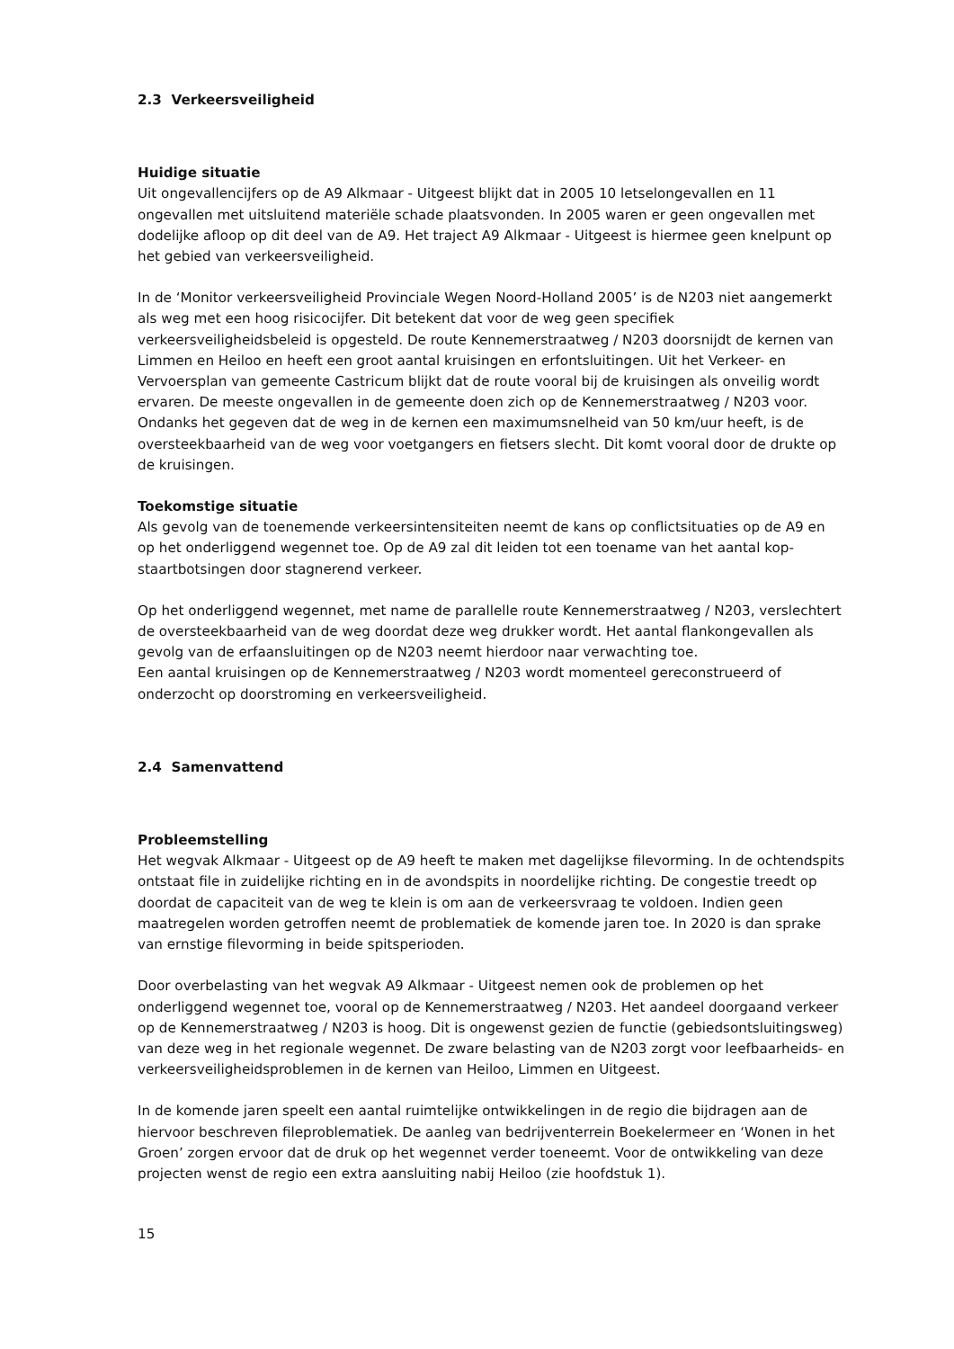2.3 Verkeersveiligheid
Huidige situatie
Uit ongevallencijfers op de A9 Alkmaar - Uitgeest blijkt dat in 2005 10 letselongevallen en 11 ongevallen met uitsluitend materiële schade plaatsvonden. In 2005 waren er geen ongevallen met dodelijke afloop op dit deel van de A9. Het traject A9 Alkmaar - Uitgeest is hiermee geen knelpunt op het gebied van verkeersveiligheid.
In de ‘Monitor verkeersveiligheid Provinciale Wegen Noord-Holland 2005’ is de N203 niet aangemerkt als weg met een hoog risicocijfer. Dit betekent dat voor de weg geen specifiek verkeersveiligheidsbeleid is opgesteld. De route Kennemerstraatweg / N203 doorsnijdt de kernen van Limmen en Heiloo en heeft een groot aantal kruisingen en erfontsluitingen. Uit het Verkeer- en Vervoersplan van gemeente Castricum blijkt dat de route vooral bij de kruisingen als onveilig wordt ervaren. De meeste ongevallen in de gemeente doen zich op de Kennemerstraatweg / N203 voor. Ondanks het gegeven dat de weg in de kernen een maximumsnelheid van 50 km/uur heeft, is de oversteekbaarheid van de weg voor voetgangers en fietsers slecht. Dit komt vooral door de drukte op de kruisingen.
Toekomstige situatie
Als gevolg van de toenemende verkeersintensiteiten neemt de kans op conflictsituaties op de A9 en op het onderliggend wegennet toe. Op de A9 zal dit leiden tot een toename van het aantal kop-staartbotsingen door stagnerend verkeer.
Op het onderliggend wegennet, met name de parallelle route Kennemerstraatweg / N203, verslechtert de oversteekbaarheid van de weg doordat deze weg drukker wordt. Het aantal flankongevallen als gevolg van de erfaansluitingen op de N203 neemt hierdoor naar verwachting toe.
Een aantal kruisingen op de Kennemerstraatweg / N203 wordt momenteel gereconstrueerd of onderzocht op doorstroming en verkeersveiligheid.
2.4 Samenvattend
Probleemstelling
Het wegvak Alkmaar - Uitgeest op de A9 heeft te maken met dagelijkse filevorming. In de ochtendspits ontstaat file in zuidelijke richting en in de avondspits in noordelijke richting. De congestie treedt op doordat de capaciteit van de weg te klein is om aan de verkeersvraag te voldoen. Indien geen maatregelen worden getroffen neemt de problematiek de komende jaren toe. In 2020 is dan sprake van ernstige filevorming in beide spitsperioden.
Door overbelasting van het wegvak A9 Alkmaar - Uitgeest nemen ook de problemen op het onderliggend wegennet toe, vooral op de Kennemerstraatweg / N203. Het aandeel doorgaand verkeer op de Kennemerstraatweg / N203 is hoog. Dit is ongewenst gezien de functie (gebiedsontsluitingsweg) van deze weg in het regionale wegennet. De zware belasting van de N203 zorgt voor leefbaarheids- en verkeersveiligheidsproblemen in de kernen van Heiloo, Limmen en Uitgeest.
In de komende jaren speelt een aantal ruimtelijke ontwikkelingen in de regio die bijdragen aan de hiervoor beschreven fileproblematiek. De aanleg van bedrijventerrein Boekelermeer en ‘Wonen in het Groen’ zorgen ervoor dat de druk op het wegennet verder toeneemt. Voor de ontwikkeling van deze projecten wenst de regio een extra aansluiting nabij Heiloo (zie hoofdstuk 1).
15